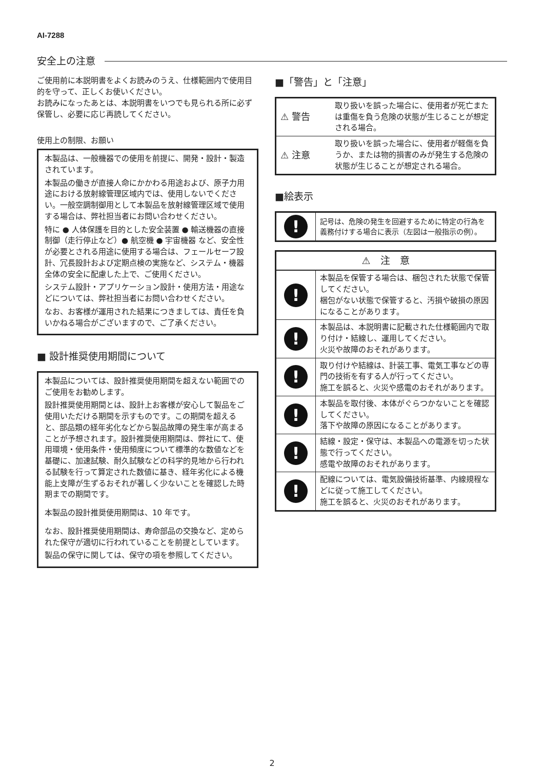AI-7288
安全上の注意
ご使用前に本説明書をよくお読みのうえ、仕様範囲内で使用目的を守って、正しくお使いください。
お読みになったあとは、本説明書をいつでも見られる所に必ず保管し、必要に応じ再読してください。
使用上の制限、お願い
本製品は、一般機器での使用を前提に、開発・設計・製造されています。
本製品の働きが直接人命にかかわる用途および、原子力用途における放射線管理区域内では、使用しないでください。一般空調制御用として本製品を放射線管理区域で使用する場合は、弊社担当者にお問い合わせください。
特に ● 人体保護を目的とした安全装置 ● 輸送機器の直接制御（走行停止など）● 航空機 ● 宇宙機器 など、安全性が必要とされる用途に使用する場合は、フェールセーフ設計、冗長設計および定期点検の実施など、システム・機器全体の安全に配慮した上で、ご使用ください。
システム設計・アプリケーション設計・使用方法・用途などについては、弊社担当者にお問い合わせください。
なお、お客様が運用された結果につきましては、責任を負いかねる場合がございますので、ご了承ください。
■ 設計推奨使用期間について
本製品については、設計推奨使用期間を超えない範囲でのご使用をお勧めします。
設計推奨使用期間とは、設計上お客様が安心して製品をご使用いただける期間を示すものです。この期間を超えると、部品類の経年劣化などから製品故障の発生率が高まることが予想されます。設計推奨使用期間は、弊社にて、使用環境・使用条件・使用頻度について標準的な数値などを基礎に、加速試験、耐久試験などの科学的見地から行われる試験を行って算定された数値に基き、経年劣化による機能上支障が生ずるおそれが著しく少ないことを確認した時期までの期間です。
本製品の設計推奨使用期間は、10 年です。
なお、設計推奨使用期間は、寿命部品の交換など、定められた保守が適切に行われていることを前提としています。
製品の保守に関しては、保守の項を参照してください。
■「警告」と「注意」
| ⚠ 警告 | 取り扱いを誤った場合に、使用者が死亡または重傷を負う危険の状態が生じることが想定される場合。 |
| ⚠ 注意 | 取り扱いを誤った場合に、使用者が軽傷を負うか、または物的損害のみが発生する危険の状態が生じることが想定される場合。 |
■絵表示
| ! | 記号は、危険の発生を回避するために特定の行為を義務付けする場合に表示（左図は一般指示の例）。 |
| ⚠ 注 意 | |
| --- | --- |
| ! | 本製品を保管する場合は、梱包された状態で保管してください。 梱包がない状態で保管すると、汚損や破損の原因になることがあります。 |
| ! | 本製品は、本説明書に記載された仕様範囲内で取り付け・結線し、運用してください。 火災や故障のおそれがあります。 |
| ! | 取り付けや結線は、計装工事、電気工事などの専門の技術を有する人が行ってください。 施工を誤ると、火災や感電のおそれがあります。 |
| ! | 本製品を取付後、本体がぐらつかないことを確認してください。 落下や故障の原因になることがあります。 |
| ! | 結線・設定・保守は、本製品への電源を切った状態で行ってください。 感電や故障のおそれがあります。 |
| ! | 配線については、電気設備技術基準、内線規程などに従って施工してください。 施工を誤ると、火災のおそれがあります。 |
2